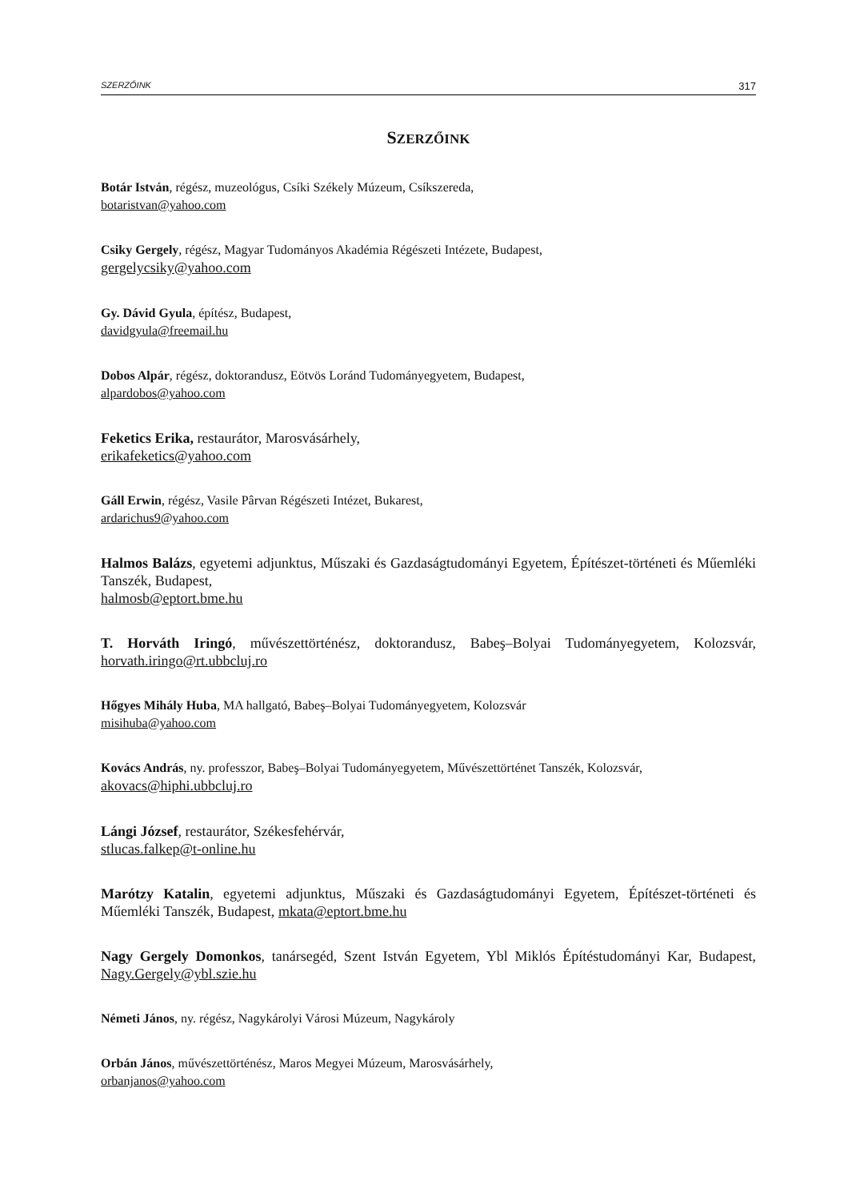SZERZŐINK 317
SZERZŐINK
Botár István, régész, muzeológus, Csíki Székely Múzeum, Csíkszereda,
botaristvan@yahoo.com
Csiky Gergely, régész, Magyar Tudományos Akadémia Régészeti Intézete, Budapest,
gergelycsiky@yahoo.com
Gy. Dávid Gyula, építész, Budapest,
davidgyula@freemail.hu
Dobos Alpár, régész, doktorandusz, Eötvös Loránd Tudományegyetem, Budapest,
alpardobos@yahoo.com
Feketics Erika, restaurátor, Marosvásárhely,
erikafeketics@yahoo.com
Gáll Erwin, régész, Vasile Pârvan Régészeti Intézet, Bukarest,
ardarichus9@yahoo.com
Halmos Balázs, egyetemi adjunktus, Műszaki és Gazdaságtudományi Egyetem, Építészet-történeti és Műemléki Tanszék, Budapest,
halmosb@eptort.bme.hu
T. Horváth Iringó, művészettörténész, doktorandusz, Babeş–Bolyai Tudományegyetem, Kolozsvár, horvath.iringo@rt.ubbcluj.ro
Hőgyes Mihály Huba, MA hallgató, Babeş–Bolyai Tudományegyetem, Kolozsvár
misihuba@yahoo.com
Kovács András, ny. professzor, Babeş–Bolyai Tudományegyetem, Művészettörténet Tanszék, Kolozsvár,
akovacs@hiphi.ubbcluj.ro
Lángi József, restaurátor, Székesfehérvár,
stlucas.falkep@t-online.hu
Marótzy Katalin, egyetemi adjunktus, Műszaki és Gazdaságtudományi Egyetem, Építészet-történeti és Műemléki Tanszék, Budapest, mkata@eptort.bme.hu
Nagy Gergely Domonkos, tanársegéd, Szent István Egyetem, Ybl Miklós Építéstudományi Kar, Budapest, Nagy.Gergely@ybl.szie.hu
Németi János, ny. régész, Nagykárolyi Városi Múzeum, Nagykároly
Orbán János, művészettörténész, Maros Megyei Múzeum, Marosvásárhely,
orbanjanos@yahoo.com